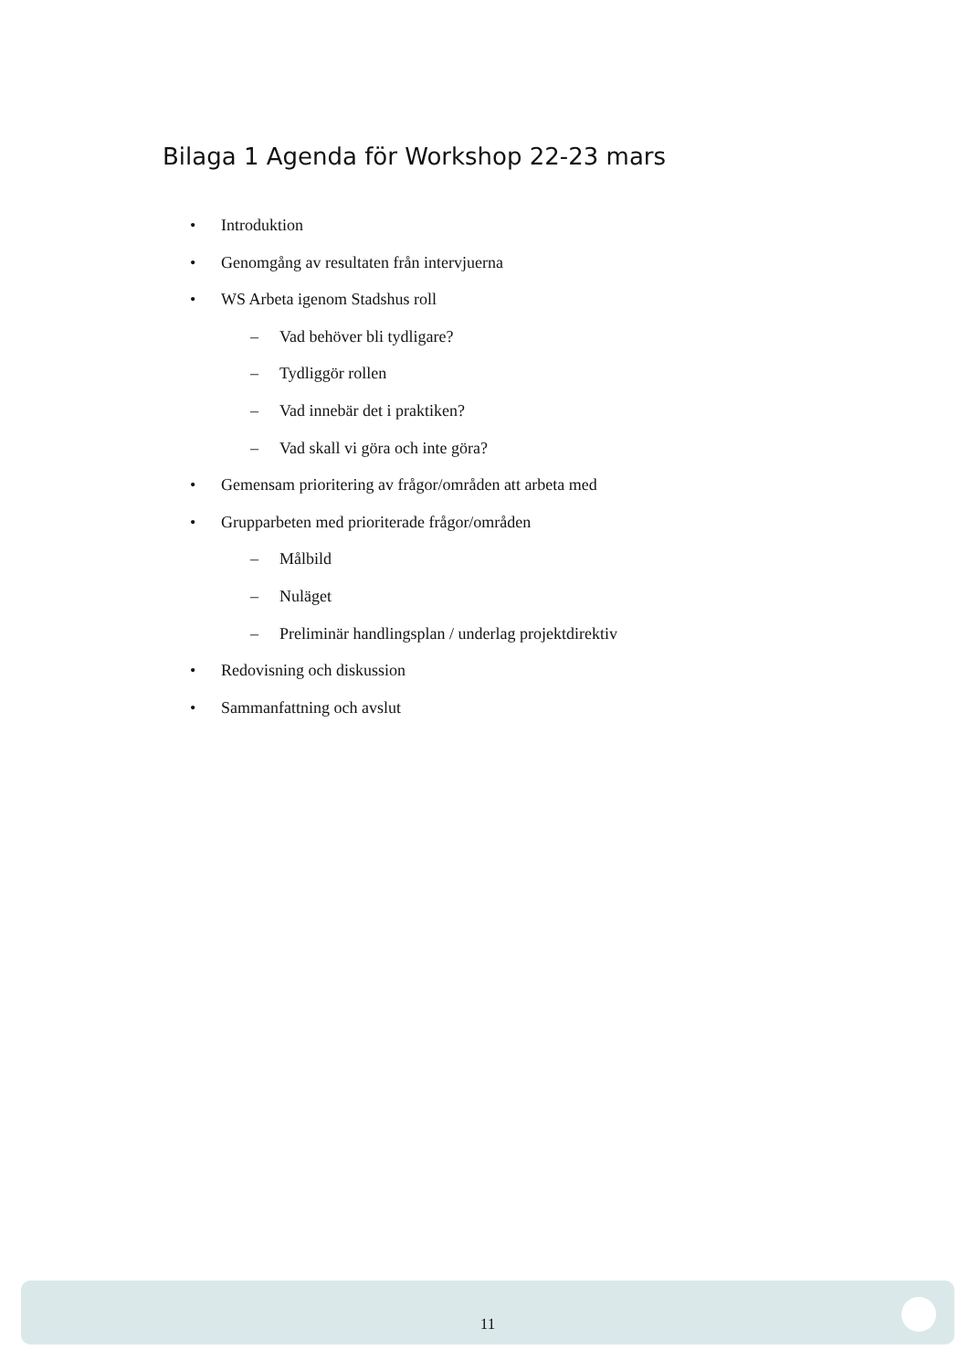Bilaga 1 Agenda för Workshop 22-23 mars
• Introduktion
• Genomgång av resultaten från intervjuerna
• WS Arbeta igenom Stadshus roll
– Vad behöver bli tydligare?
– Tydliggör rollen
– Vad innebär det i praktiken?
– Vad skall vi göra och inte göra?
• Gemensam prioritering av frågor/områden att arbeta med
• Grupparbeten med prioriterade frågor/områden
– Målbild
– Nuläget
– Preliminär handlingsplan / underlag projektdirektiv
• Redovisning och diskussion
• Sammanfattning och avslut
11